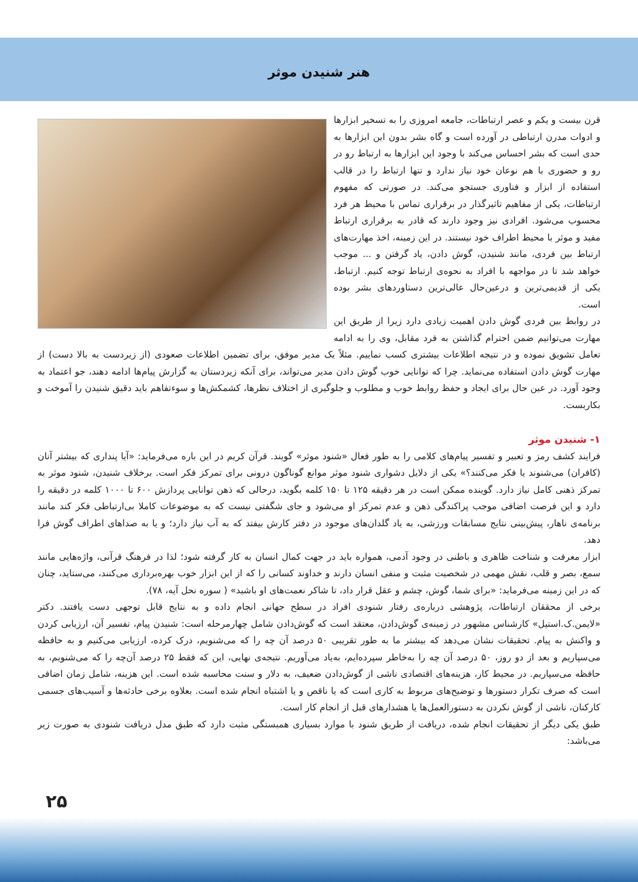هنر شنیدن موثر
قرن بیست و یکم و عصر ارتباطات، جامعه امروزی را به تسخیر ابزارها و ادوات مدرن ارتباطی در آورده است و گاه بشر بدون این ابزارها به حدی است که بشر احساس می‌کند با وجود این ابزارها به ارتباط رو در رو و حضوری با هم نوعان خود نیاز ندارد و تنها ارتباط را در قالب استفاده از ابزار و فناوری جستجو می‌کند. در صورتی که مفهوم ارتباطات، یکی از مفاهیم تاثیرگذار در برقراری تماس با محیط هر فرد محسوب می‌شود. افرادی نیز وجود دارند که قادر به برقراری ارتباط مفید و موثر با محیط اطراف خود نیستند. در این زمینه، اخذ مهارت‌های ارتباط بین فردی، مانند شنیدن، گوش دادن، یاد گرفتن و ... موجب خواهد شد تا در مواجهه با افراد به نحوه‌ی ارتباط توجه کنیم. ارتباط، یکی از قدیمی‌ترین و درعین‌حال عالی‌ترین دستاوردهای بشر بوده است.
در روابط بین فردی گوش دادن اهمیت زیادی دارد زیرا از طریق این مهارت می‌توانیم ضمن احترام گذاشتن به فرد مقابل، وی را به ادامه تعامل تشویق نموده و در نتیجه اطلاعات بیشتری کسب نماییم. مثلاً یک مدیر موفق، برای تضمین اطلاعات صعودی (از زیردست به بالا دست) از مهارت گوش دادن استفاده می‌نماید. چرا که توانایی خوب گوش دادن مدیر می‌تواند، برای آنکه زیردستان به گزارش پیام‌ها ادامه دهند، جو اعتماد به وجود آورد. در عین حال برای ایجاد و حفظ روابط خوب و مطلوب و جلوگیری از اختلاف نظرها، کشمکش‌ها و سوءتفاهم باید دقیق شنیدن را آموخت و بکاربست.
۱- شنیدن موثر
فرایند کشف رمز و تعبیر و تفسیر پیام‌های کلامی را به طور فعال «شنود موثر» گویند. قرآن کریم در این باره می‌فرماید: «آیا پنداری که بیشتر آنان (کافران) می‌شنوند یا فکر می‌کنند؟» یکی از دلایل دشواری شنود موثر موانع گوناگون درونی برای تمرکز فکر است. برخلاف شنیدن، شنود موثر به تمرکز ذهنی کامل نیاز دارد. گوینده ممکن است در هر دقیقه ۱۲۵ تا ۱۵۰ کلمه بگوید، درحالی که ذهن توانایی پردازش ۶۰۰ تا ۱۰۰۰ کلمه در دقیقه را دارد و این فرصت اضافی موجب پراکندگی ذهن و عدم تمرکز او می‌شود و جای شگفتی نیست که به موضوعات کاملا بی‌ارتباطی فکر کند مانند برنامه‌ی ناهار، پیش‌بینی نتایج مسابقات ورزشی، به یاد گلدان‌های موجود در دفتر کارش بیفتد که به آب نیاز دارد؛ و یا به صداهای اطراف گوش فرا دهد.
ابزار معرفت و شناخت ظاهری و باطنی در وجود آدمی، همواره باید در جهت کمال انسان به کار گرفته شود؛ لذا در فرهنگ قرآنی، واژه‌هایی مانند سمع، بصر و قلب، نقش مهمی در شخصیت مثبت و منفی انسان دارند و خداوند کسانی را که از این ابزار خوب بهره‌برداری می‌کنند، می‌ستاید، چنان که در این زمینه می‌فرماید: «برای شما، گوش، چشم و عقل قرار داد، تا شاکر نعمت‌های او باشید» ( سوره نحل آیه، ۷۸).
برخی از محققان ارتباطات، پژوهشی درباره‌ی رفتار شنودی افراد در سطح جهانی انجام داده و به نتایج قابل توجهی دست یافتند. دکتر «لایمن.ک.استیل» کارشناس مشهور در زمینه‌ی گوش‌دادن، معتقد است که گوش‌دادن شامل چهارمرحله است: شنیدن پیام، تفسیر آن، ارزیابی کردن و واکنش به پیام. تحقیقات نشان می‌دهد که بیشتر ما به طور تقریبی ۵۰ درصد آن چه را که می‌شنویم، درک کرده، ارزیابی می‌کنیم و به حافظه می‌سپاریم و بعد از دو روز، ۵۰ درصد آن چه را به‌خاطر سپرده‌ایم، به‌یاد می‌آوریم. نتیجه‌ی نهایی، این که فقط ۲۵ درصد آن‌چه را که می‌شنویم، به حافظه می‌سپاریم. در محیط کار، هزینه‌های اقتصادی ناشی از گوش‌دادن ضعیف، به دلار و سنت محاسبه شده است. این هزینه، شامل زمان اضافی است که صرف تکرار دستورها و توضیح‌های مربوط به کاری است که یا ناقص و یا اشتباه انجام شده است. بعلاوه برخی حادثه‌ها و آسیب‌های جسمی کارکنان، ناشی از گوش نکردن به دستورالعمل‌ها یا هشدارهای قبل از انجام کار است.
طبق یکی دیگر از تحقیقات انجام شده، دریافت از طریق شنود با موارد بسیاری همبستگی مثبت دارد که طبق مدل دریافت شنودی به صورت زیر می‌باشد:
۲۵